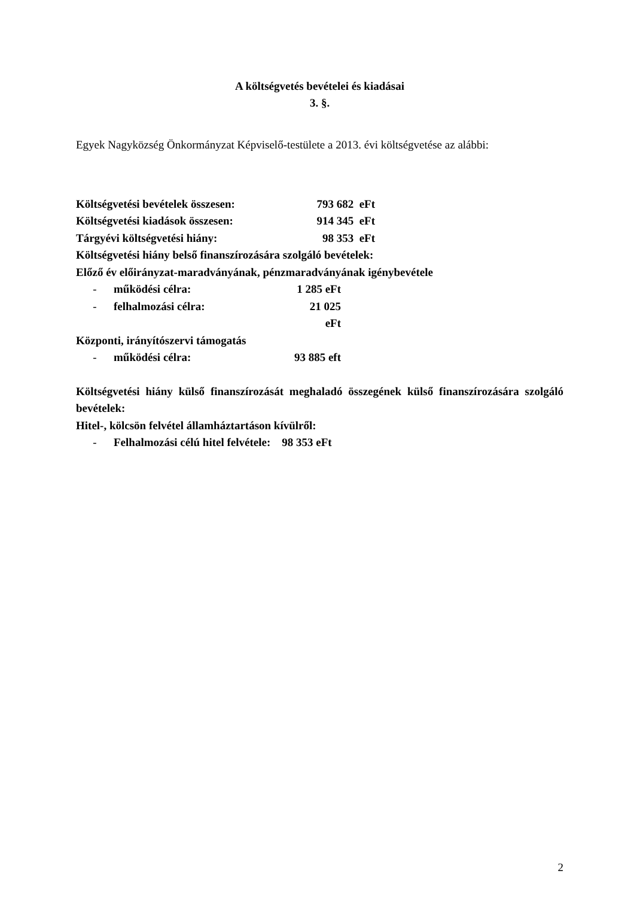A költségvetés bevételei és kiadásai
3. §.
Egyek Nagyközség Önkormányzat Képviselő-testülete a 2013. évi költségvetése az alábbi:
Költségvetési bevételek összesen: 793 682 eFt
Költségvetési kiadások összesen: 914 345 eFt
Tárgyévi költségvetési hiány: 98 353 eFt
Költségvetési hiány belső finanszírozására szolgáló bevételek:
Előző év előirányzat-maradványának, pénzmaradványának igénybevétele
- működési célra: 1 285 eFt
- felhalmozási célra: 21 025 eFt
Központi, irányítószervi támogatás
- működési célra: 93 885 eft
Költségvetési hiány külső finanszírozását meghaladó összegének külső finanszírozására szolgáló bevételek:
Hitel-, kölcsön felvétel államháztartáson kívülről:
- Felhalmozási célú hitel felvétele: 98 353 eFt
2